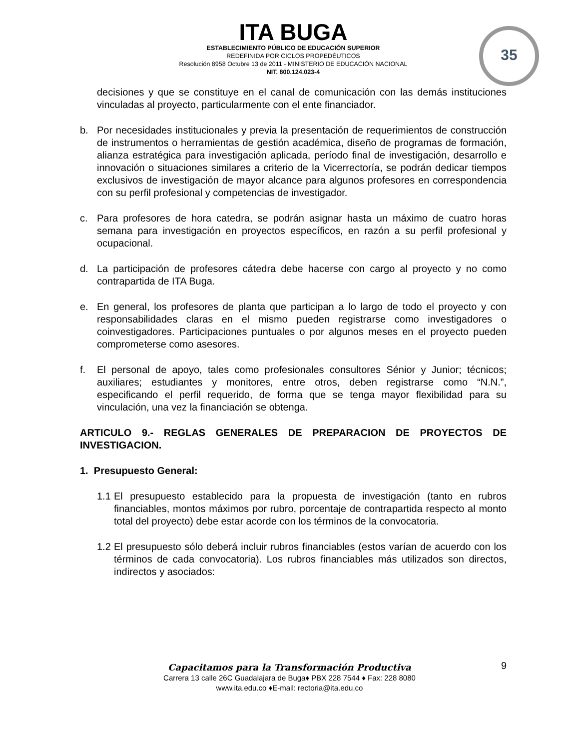ITA BUGA
ESTABLECIMIENTO PÚBLICO DE EDUCACIÓN SUPERIOR
REDEFINIDA POR CICLOS PROPEDÉUTICOS
Resolución 8958 Octubre 13 de 2011 - MINISTERIO DE EDUCACIÓN NACIONAL
NIT. 800.124.023-4
35
decisiones y que se constituye en el canal de comunicación con las demás instituciones vinculadas al proyecto, particularmente con el ente financiador.
b. Por necesidades institucionales y previa la presentación de requerimientos de construcción de instrumentos o herramientas de gestión académica, diseño de programas de formación, alianza estratégica para investigación aplicada, período final de investigación, desarrollo e innovación o situaciones similares a criterio de la Vicerrectoría, se podrán dedicar tiempos exclusivos de investigación de mayor alcance para algunos profesores en correspondencia con su perfil profesional y competencias de investigador.
c. Para profesores de hora catedra, se podrán asignar hasta un máximo de cuatro horas semana para investigación en proyectos específicos, en razón a su perfil profesional y ocupacional.
d. La participación de profesores cátedra debe hacerse con cargo al proyecto y no como contrapartida de ITA Buga.
e. En general, los profesores de planta que participan a lo largo de todo el proyecto y con responsabilidades claras en el mismo pueden registrarse como investigadores o coinvestigadores. Participaciones puntuales o por algunos meses en el proyecto pueden comprometerse como asesores.
f. El personal de apoyo, tales como profesionales consultores Sénior y Junior; técnicos; auxiliares; estudiantes y monitores, entre otros, deben registrarse como “N.N.”, especificando el perfil requerido, de forma que se tenga mayor flexibilidad para su vinculación, una vez la financiación se obtenga.
ARTICULO 9.- REGLAS GENERALES DE PREPARACION DE PROYECTOS DE INVESTIGACION.
1. Presupuesto General:
1.1 El presupuesto establecido para la propuesta de investigación (tanto en rubros financiables, montos máximos por rubro, porcentaje de contrapartida respecto al monto total del proyecto) debe estar acorde con los términos de la convocatoria.
1.2 El presupuesto sólo deberá incluir rubros financiables (estos varían de acuerdo con los términos de cada convocatoria). Los rubros financiables más utilizados son directos, indirectos y asociados:
Capacitamos para la Transformación Productiva
Carrera 13 calle 26C Guadalajara de Buga♦ PBX 228 7544 ♦ Fax: 228 8080
www.ita.edu.co ♦E-mail: rectoria@ita.edu.co
9